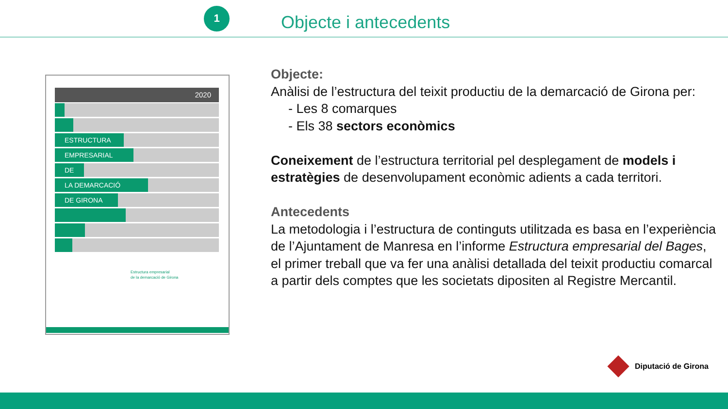1
Objecte i antecedents
2020
ESTRUCTURA
EMPRESARIAL
DE
LA DEMARCACIÓ
DE GIRONA
Estructura empresarial
de la demarcació de Girona
Objecte:
Anàlisi de l’estructura del teixit productiu de la demarcació de Girona per:
- Les 8 comarques
- Els 38 sectors econòmics
Coneixement de l’estructura territorial pel desplegament de models i estratègies de desenvolupament econòmic adients a cada territori.
Antecedents
La metodologia i l’estructura de continguts utilitzada es basa en l’experiència de l’Ajuntament de Manresa en l’informe Estructura empresarial del Bages, el primer treball que va fer una anàlisi detallada del teixit productiu comarcal a partir dels comptes que les societats dipositen al Registre Mercantil.
Diputació de Girona